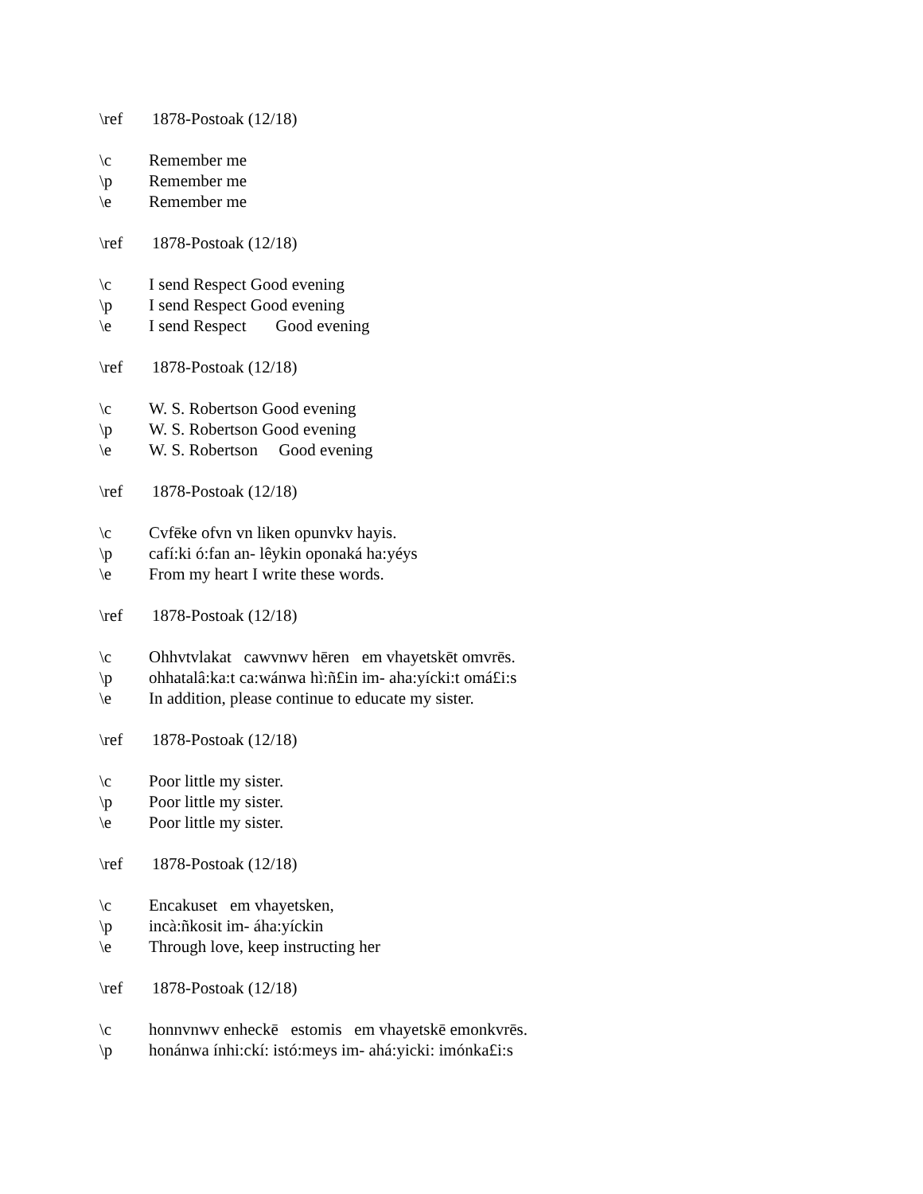\ref 1878-Postoak (12/18)
\c Remember me
\p Remember me
\e Remember me
\ref 1878-Postoak (12/18)
\c I send Respect Good evening
\p I send Respect Good evening
\e I send Respect Good evening
\ref 1878-Postoak (12/18)
\c W. S. Robertson Good evening
\p W. S. Robertson Good evening
\e W. S. Robertson Good evening
\ref 1878-Postoak (12/18)
\c Cvfēke ofvn vn liken opunvkv hayis.
\p cafí:ki ó:fan an- lêykin oponaká ha:yéys
\e From my heart I write these words.
\ref 1878-Postoak (12/18)
\c Ohhvtvlakat cawvnwv hēren em vhayetskēt omvrēs.
\p ohhatalâ:ka:t ca:wánwa hì:ñ£in im- aha:yícki:t omá£i:s
\e In addition, please continue to educate my sister.
\ref 1878-Postoak (12/18)
\c Poor little my sister.
\p Poor little my sister.
\e Poor little my sister.
\ref 1878-Postoak (12/18)
\c Encakuset em vhayetsken,
\p incà:ñkosit im- áha:yíckin
\e Through love, keep instructing her
\ref 1878-Postoak (12/18)
\c honnvnwv enheckē estomis em vhayetskē emonkvrēs.
\p honánwa ínhi:ckí: istó:meys im- ahá:yicki: imónka£i:s